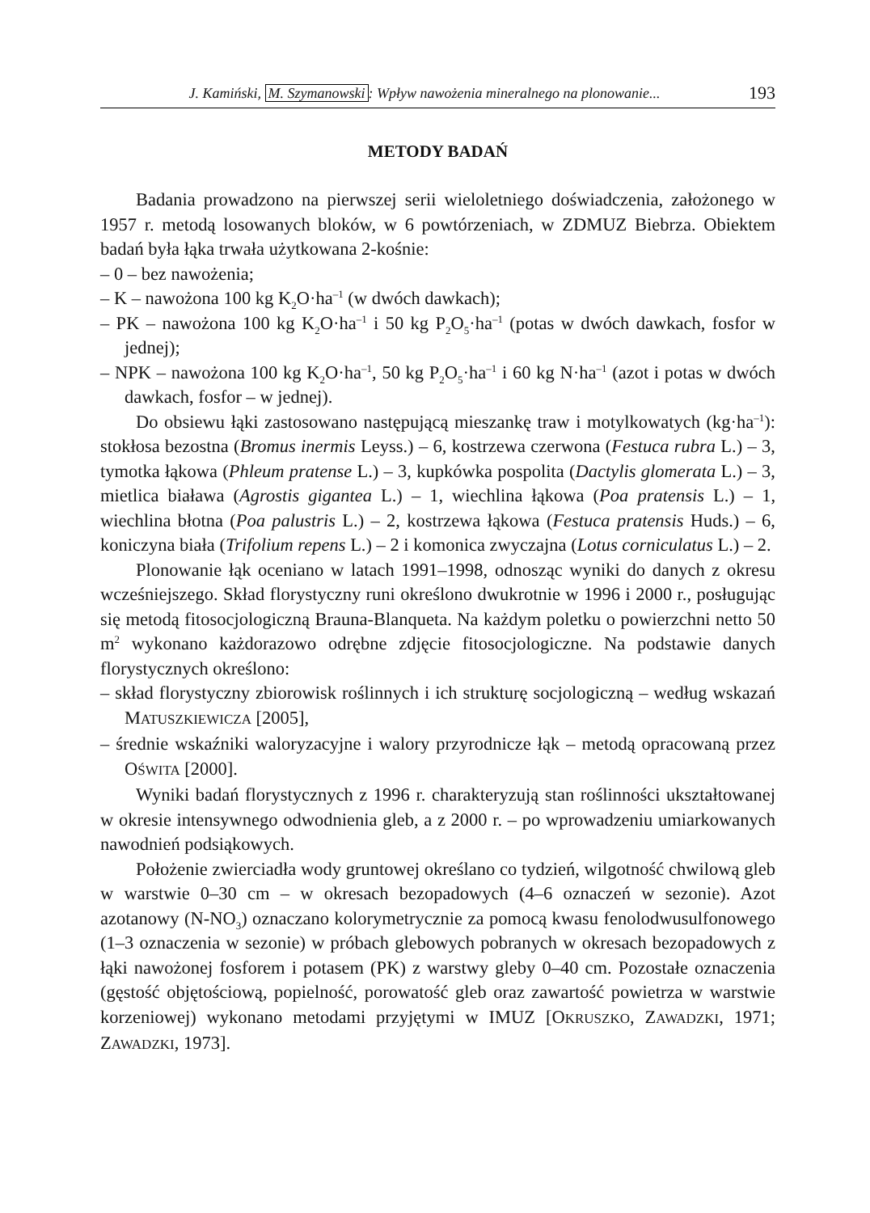J. Kamiński, M. Szymanowski: Wpływ nawożenia mineralnego na plonowanie... 193
METODY BADAŃ
Badania prowadzono na pierwszej serii wieloletniego doświadczenia, założonego w 1957 r. metodą losowanych bloków, w 6 powtórzeniach, w ZDMUZ Biebrza. Obiektem badań była łąka trwała użytkowana 2-kośnie:
– 0 – bez nawożenia;
– K – nawożona 100 kg K<sub>2</sub>O·ha<sup>–1</sup> (w dwóch dawkach);
– PK – nawożona 100 kg K<sub>2</sub>O·ha<sup>–1</sup> i 50 kg P<sub>2</sub>O<sub>5</sub>·ha<sup>–1</sup> (potas w dwóch dawkach, fosfor w jednej);
– NPK – nawożona 100 kg K<sub>2</sub>O·ha<sup>–1</sup>, 50 kg P<sub>2</sub>O<sub>5</sub>·ha<sup>–1</sup> i 60 kg N·ha<sup>–1</sup> (azot i potas w dwóch dawkach, fosfor – w jednej).
Do obsiewu łąki zastosowano następującą mieszankę traw i motylkowatych (kg·ha<sup>–1</sup>): stokłosa bezostna (Bromus inermis Leyss.) – 6, kostrzewa czerwona (Festuca rubra L.) – 3, tymotka łąkowa (Phleum pratense L.) – 3, kupkówka pospolita (Dactylis glomerata L.) – 3, mietlica biaława (Agrostis gigantea L.) – 1, wiechlina łąkowa (Poa pratensis L.) – 1, wiechlina błotna (Poa palustris L.) – 2, kostrzewa łąkowa (Festuca pratensis Huds.) – 6, koniczyna biała (Trifolium repens L.) – 2 i komonica zwyczajna (Lotus corniculatus L.) – 2.
Plonowanie łąk oceniano w latach 1991–1998, odnosząc wyniki do danych z okresu wcześniejszego. Skład florystyczny runi określono dwukrotnie w 1996 i 2000 r., posługując się metodą fitosocjologiczną Brauna-Blanqueta. Na każdym poletku o powierzchni netto 50 m<sup>2</sup> wykonano każdorazowo odrębne zdjęcie fitosocjologiczne. Na podstawie danych florystycznych określono:
– skład florystyczny zbiorowisk roślinnych i ich strukturę socjologiczną – według wskazań MATUSZKIEWICZA [2005],
– średnie wskaźniki waloryzacyjne i walory przyrodnicze łąk – metodą opracowaną przez OŚWITA [2000].
Wyniki badań florystycznych z 1996 r. charakteryzują stan roślinności ukształtowanej w okresie intensywnego odwodnienia gleb, a z 2000 r. – po wprowadzeniu umiarkowanych nawodnień podsiąkowych.
Położenie zwierciadła wody gruntowej określano co tydzień, wilgotność chwilową gleb w warstwie 0–30 cm – w okresach bezopadowych (4–6 oznaczeń w sezonie). Azot azotanowy (N-NO<sub>3</sub>) oznaczano kolorymetrycznie za pomocą kwasu fenolodwusulfonowego (1–3 oznaczenia w sezonie) w próbach glebowych pobranych w okresach bezopadowych z łąki nawożonej fosforem i potasem (PK) z warstwy gleby 0–40 cm. Pozostałe oznaczenia (gęstość objętościową, popielność, porowatość gleb oraz zawartość powietrza w warstwie korzeniowej) wykonano metodami przyjętymi w IMUZ [OKRUSZKO, ZAWADZKI, 1971; ZAWADZKI, 1973].